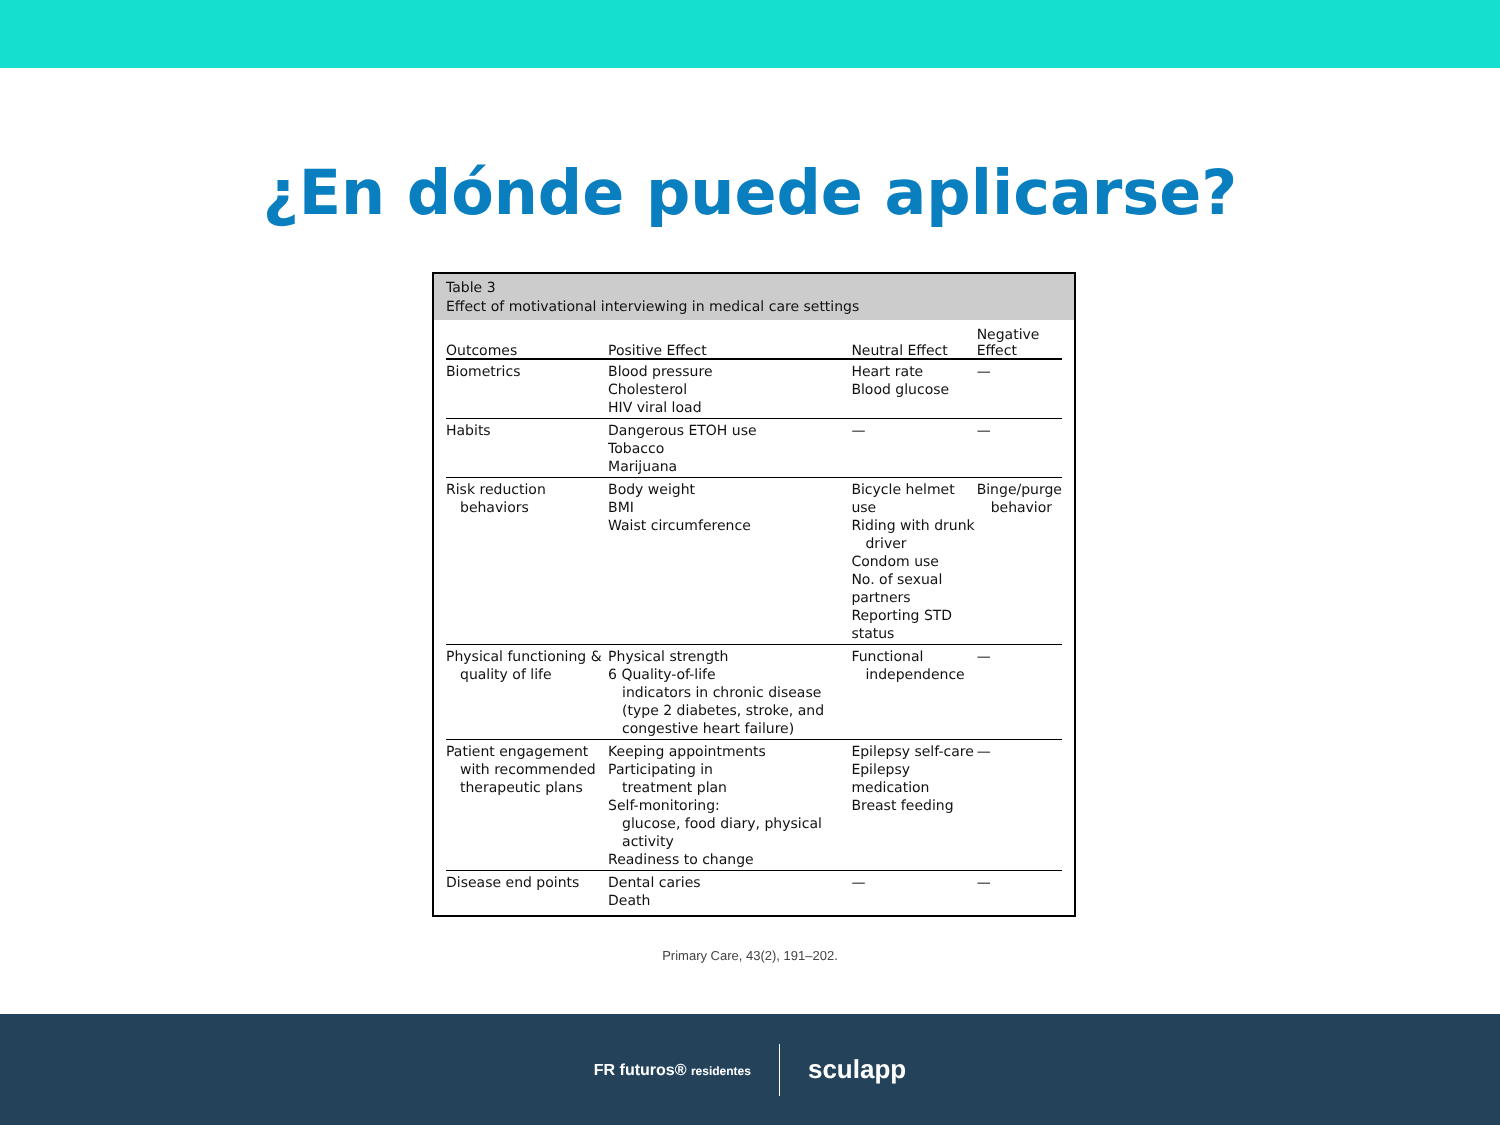¿En dónde puede aplicarse?
Table 3
Effect of motivational interviewing in medical care settings
| Outcomes | Positive Effect | Neutral Effect | Negative Effect |
| --- | --- | --- | --- |
| Biometrics | Blood pressure Cholesterol HIV viral load | Heart rate Blood glucose | — |
| Habits | Dangerous ETOH use Tobacco Marijuana | — | — |
| Risk reduction behaviors | Body weight BMI Waist circumference | Bicycle helmet use Riding with drunk driver Condom use No. of sexual partners Reporting STD status | Binge/purge behavior |
| Physical functioning & quality of life | Physical strength 6 Quality-of-life indicators in chronic disease (type 2 diabetes, stroke, and congestive heart failure) | Functional independence | — |
| Patient engagement with recommended therapeutic plans | Keeping appointments Participating in treatment plan Self-monitoring: glucose, food diary, physical activity Readiness to change | Epilepsy self-care Epilepsy medication Breast feeding | — |
| Disease end points | Dental caries Death | — | — |
Primary Care, 43(2), 191–202.
FR futuros® residentes
sculapp